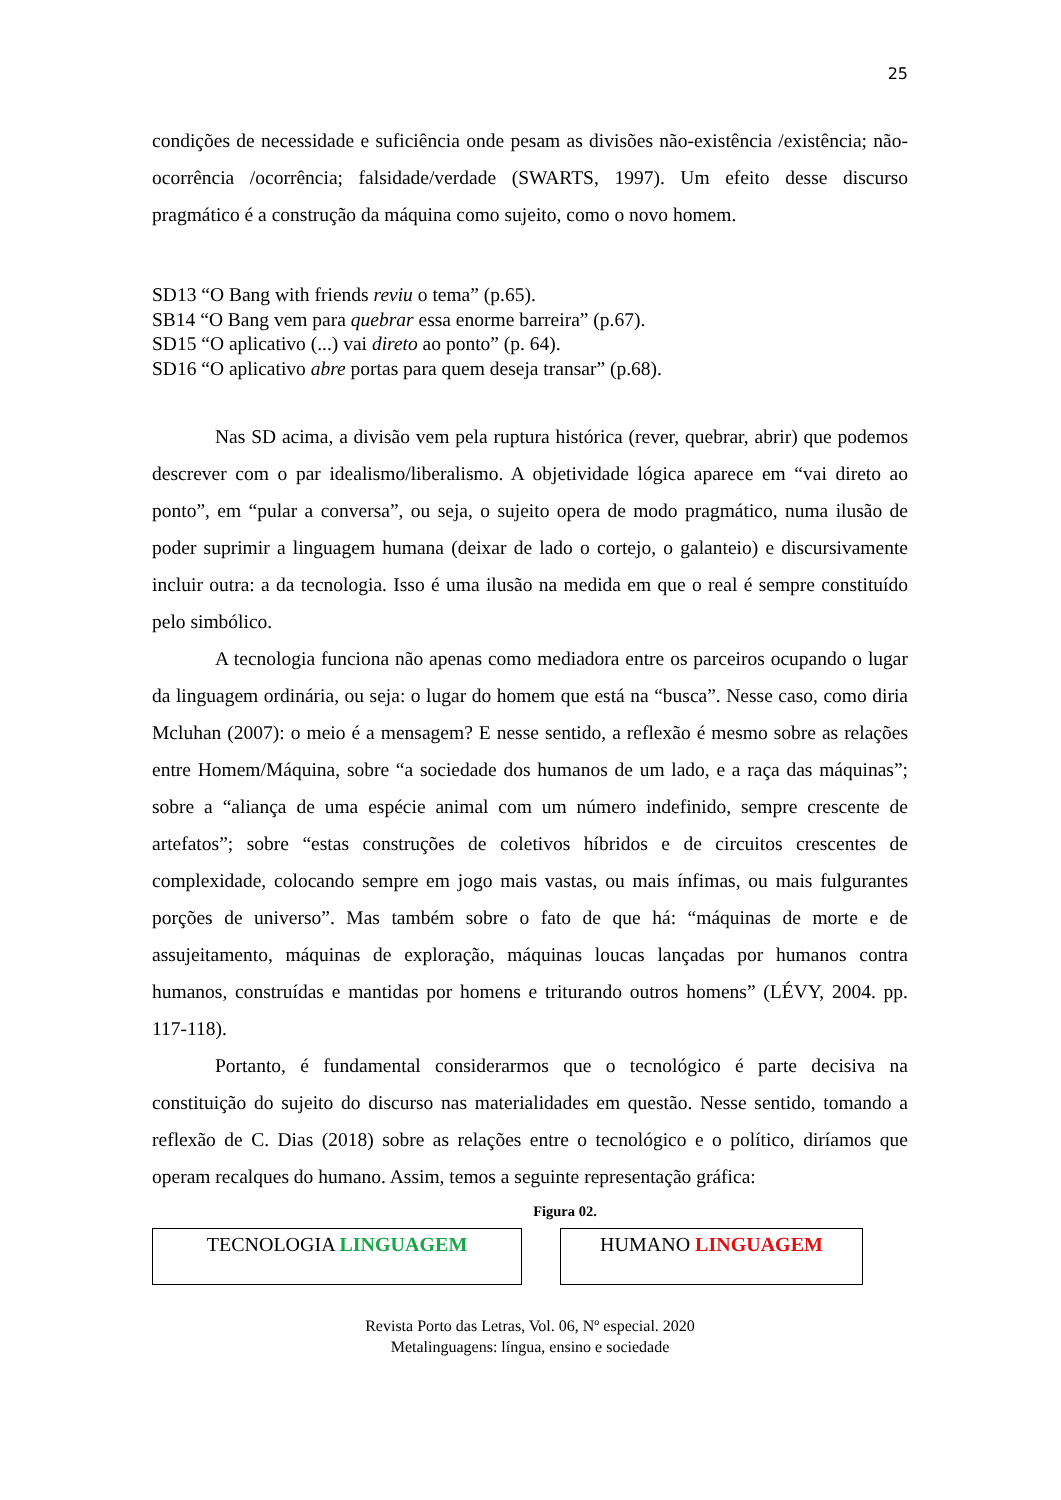25
condições de necessidade e suficiência onde pesam as divisões não-existência /existência; não-ocorrência /ocorrência; falsidade/verdade (SWARTS, 1997). Um efeito desse discurso pragmático é a construção da máquina como sujeito, como o novo homem.
SD13 “O Bang with friends reviu o tema” (p.65).
SB14 “O Bang vem para quebrar essa enorme barreira” (p.67).
SD15 “O aplicativo (...) vai direto ao ponto” (p. 64).
SD16 “O aplicativo abre portas para quem deseja transar” (p.68).
Nas SD acima, a divisão vem pela ruptura histórica (rever, quebrar, abrir) que podemos descrever com o par idealismo/liberalismo. A objetividade lógica aparece em “vai direto ao ponto”, em “pular a conversa”, ou seja, o sujeito opera de modo pragmático, numa ilusão de poder suprimir a linguagem humana (deixar de lado o cortejo, o galanteio) e discursivamente incluir outra: a da tecnologia. Isso é uma ilusão na medida em que o real é sempre constituído pelo simbólico.
A tecnologia funciona não apenas como mediadora entre os parceiros ocupando o lugar da linguagem ordinária, ou seja: o lugar do homem que está na “busca”. Nesse caso, como diria Mcluhan (2007): o meio é a mensagem? E nesse sentido, a reflexão é mesmo sobre as relações entre Homem/Máquina, sobre “a sociedade dos humanos de um lado, e a raça das máquinas”; sobre a “aliança de uma espécie animal com um número indefinido, sempre crescente de artefatos”; sobre “estas construções de coletivos híbridos e de circuitos crescentes de complexidade, colocando sempre em jogo mais vastas, ou mais ínfimas, ou mais fulgurantes porções de universo”. Mas também sobre o fato de que há: “máquinas de morte e de assujeitamento, máquinas de exploração, máquinas loucas lançadas por humanos contra humanos, construídas e mantidas por homens e triturando outros homens” (LÉVY, 2004. pp. 117-118).
Portanto, é fundamental considerarmos que o tecnológico é parte decisiva na constituição do sujeito do discurso nas materialidades em questão. Nesse sentido, tomando a reflexão de C. Dias (2018) sobre as relações entre o tecnológico e o político, diríamos que operam recalques do humano. Assim, temos a seguinte representação gráfica:
Figura 02.
TECNOLOGIA LINGUAGEM HUMANO LINGUAGEM
Revista Porto das Letras, Vol. 06, Nº especial. 2020
Metalinguagens: língua, ensino e sociedade